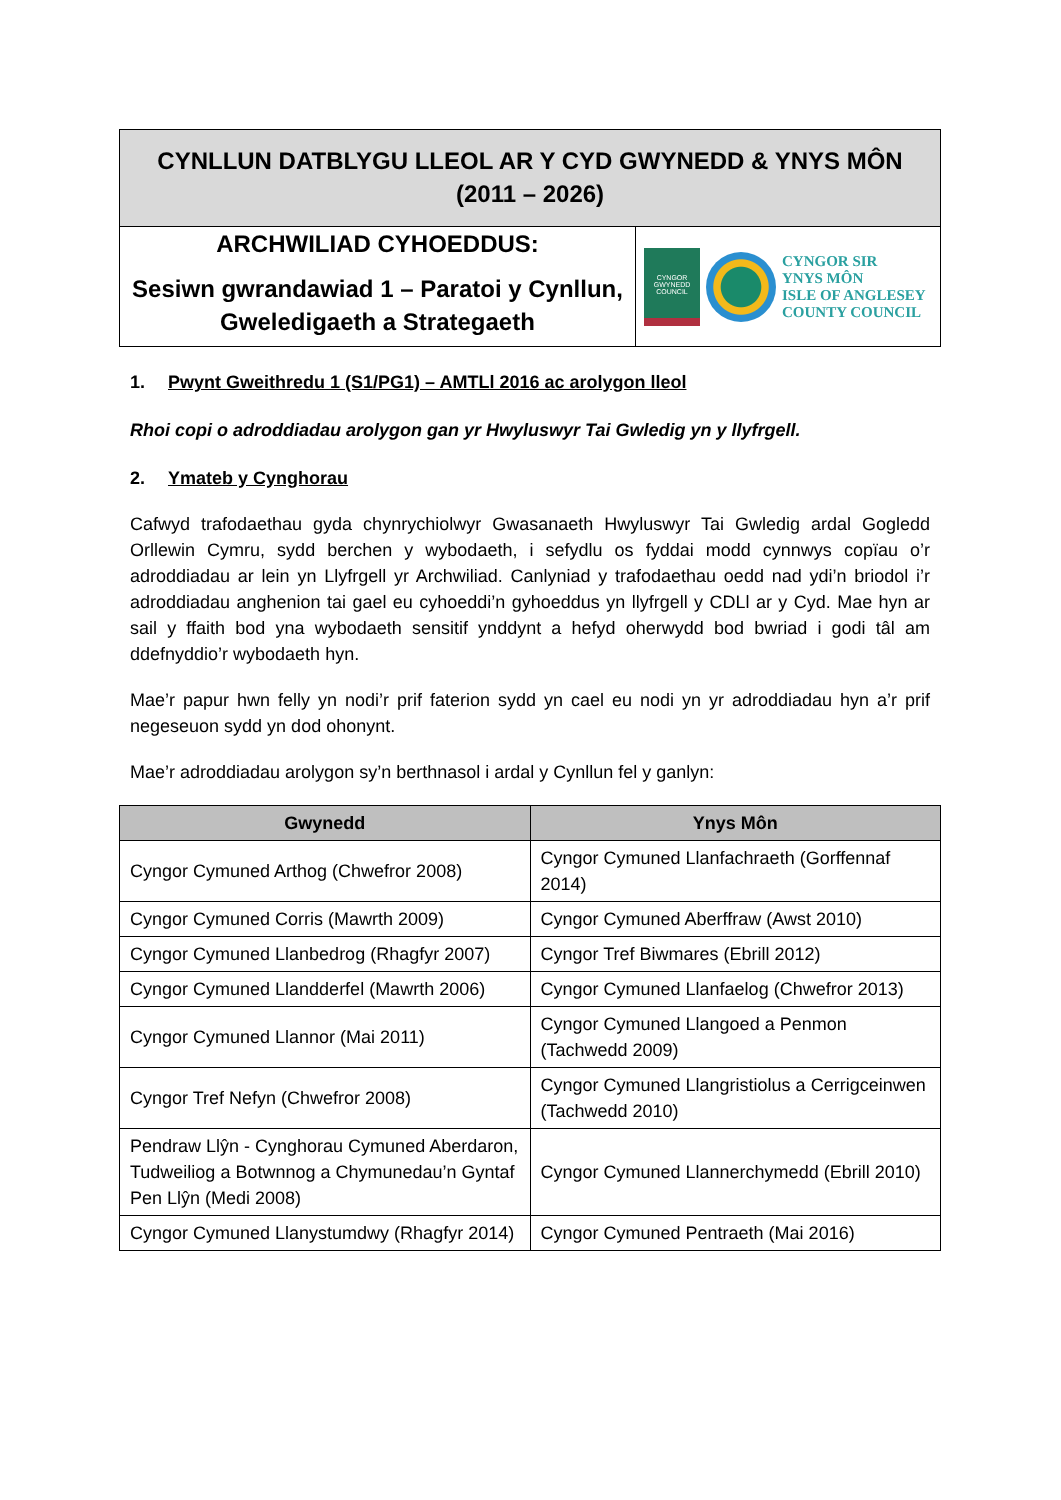CYNLLUN DATBLYGU LLEOL AR Y CYD GWYNEDD & YNYS MÔN
(2011 – 2026)
ARCHWILIAD CYHOEDDUS:
Sesiwn gwrandawiad 1 – Paratoi y Cynllun, Gweledigaeth a Strategaeth
CYNGOR GWYNEDD COUNCIL
CYNGOR SIR
YNYS MÔN
ISLE OF ANGLESEY
COUNTY COUNCIL
1. Pwynt Gweithredu 1 (S1/PG1) – AMTLl 2016 ac arolygon lleol
Rhoi copi o adroddiadau arolygon gan yr Hwyluswyr Tai Gwledig yn y llyfrgell.
2. Ymateb y Cynghorau
Cafwyd trafodaethau gyda chynrychiolwyr Gwasanaeth Hwyluswyr Tai Gwledig ardal Gogledd Orllewin Cymru, sydd berchen y wybodaeth, i sefydlu os fyddai modd cynnwys copïau o’r adroddiadau ar lein yn Llyfrgell yr Archwiliad. Canlyniad y trafodaethau oedd nad ydi’n briodol i’r adroddiadau anghenion tai gael eu cyhoeddi’n gyhoeddus yn llyfrgell y CDLl ar y Cyd. Mae hyn ar sail y ffaith bod yna wybodaeth sensitif ynddynt a hefyd oherwydd bod bwriad i godi tâl am ddefnyddio’r wybodaeth hyn.
Mae’r papur hwn felly yn nodi’r prif faterion sydd yn cael eu nodi yn yr adroddiadau hyn a’r prif negeseuon sydd yn dod ohonynt.
Mae’r adroddiadau arolygon sy’n berthnasol i ardal y Cynllun fel y ganlyn:
| Gwynedd | Ynys Môn |
| --- | --- |
| Cyngor Cymuned Arthog (Chwefror 2008) | Cyngor Cymuned Llanfachraeth (Gorffennaf 2014) |
| Cyngor Cymuned Corris (Mawrth 2009) | Cyngor Cymuned Aberffraw (Awst 2010) |
| Cyngor Cymuned Llanbedrog (Rhagfyr 2007) | Cyngor Tref Biwmares (Ebrill 2012) |
| Cyngor Cymuned Llandderfel (Mawrth 2006) | Cyngor Cymuned Llanfaelog (Chwefror 2013) |
| Cyngor Cymuned Llannor (Mai 2011) | Cyngor Cymuned Llangoed a Penmon (Tachwedd 2009) |
| Cyngor Tref Nefyn (Chwefror 2008) | Cyngor Cymuned Llangristiolus a Cerrigceinwen (Tachwedd 2010) |
| Pendraw Llŷn - Cynghorau Cymuned Aberdaron, Tudweiliog a Botwnnog a Chymunedau’n Gyntaf Pen Llŷn (Medi 2008) | Cyngor Cymuned Llannerchymedd (Ebrill 2010) |
| Cyngor Cymuned Llanystumdwy (Rhagfyr 2014) | Cyngor Cymuned Pentraeth (Mai 2016) |